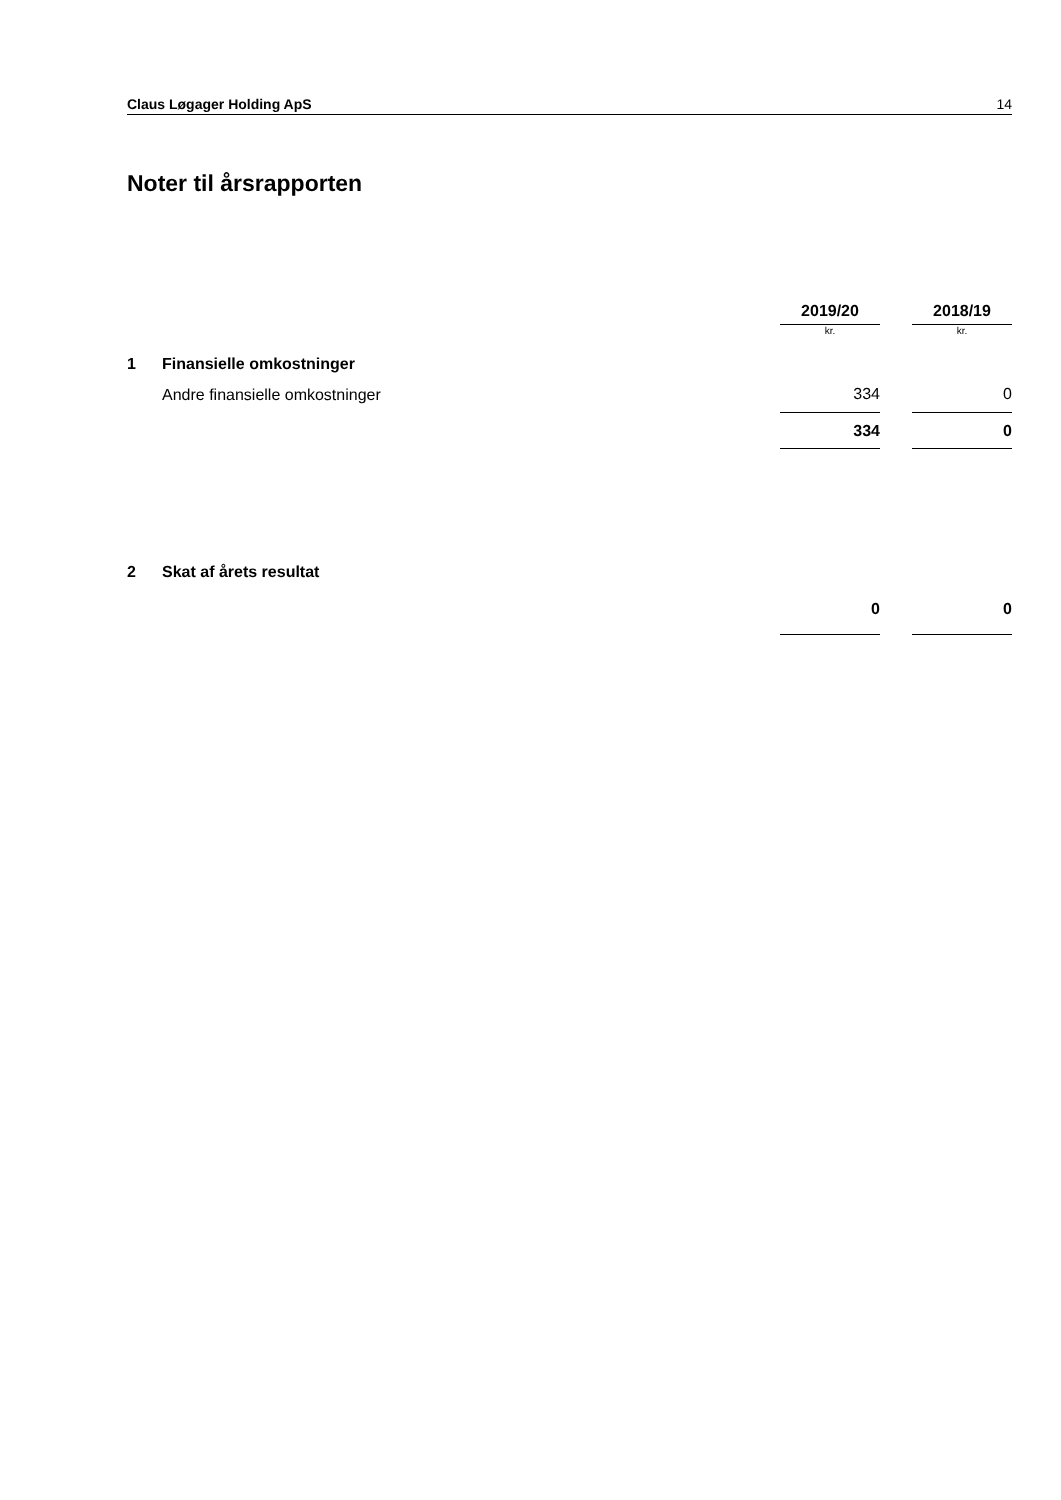Claus Løgager Holding ApS 14
Noter til årsrapporten
| | | 2019/20 | | 2018/19 |
| --- | --- | --- | --- | --- |
| | | kr. | | kr. |
| 1 | Finansielle omkostninger | | | |
| | Andre finansielle omkostninger | 334 | | 0 |
| | | 334 | | 0 |
| 2 | Skat af årets resultat | | | |
| | | 0 | | 0 |